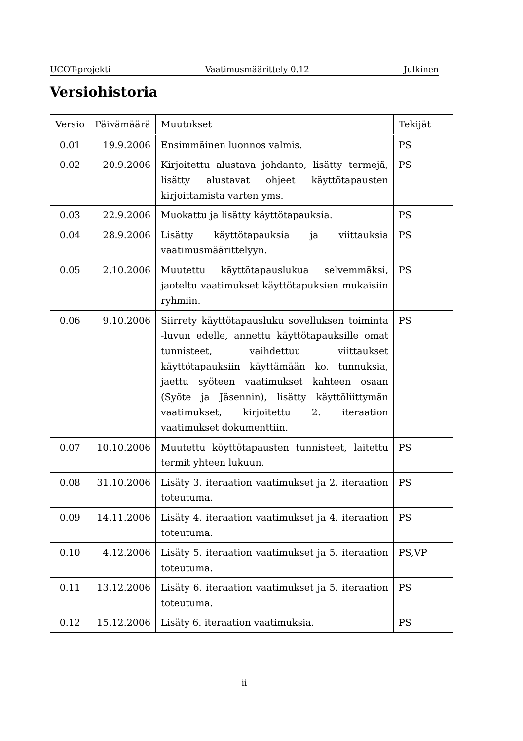UCOT-projekti Vaatimusmäärittely 0.12 Julkinen
Versiohistoria
| Versio | Päivämäärä | Muutokset | Tekijät |
| --- | --- | --- | --- |
| 0.01 | 19.9.2006 | Ensimmäinen luonnos valmis. | PS |
| 0.02 | 20.9.2006 | Kirjoitettu alustava johdanto, lisätty termejä, lisätty alustavat ohjeet käyttötapausten kirjoittamista varten yms. | PS |
| 0.03 | 22.9.2006 | Muokattu ja lisätty käyttötapauksia. | PS |
| 0.04 | 28.9.2006 | Lisätty käyttötapauksia ja viittauksia vaatimusmäärittelyyn. | PS |
| 0.05 | 2.10.2006 | Muutettu käyttötapauslukua selvemmäksi, jaoteltu vaatimukset käyttötapuksien mukaisiin ryhmiin. | PS |
| 0.06 | 9.10.2006 | Siirrety käyttötapausluku sovelluksen toiminta -luvun edelle, annettu käyttötapauksille omat tunnisteet, vaihdettuu viittaukset käyttötapauksiin käyttämään ko. tunnuksia, jaettu syöteen vaatimukset kahteen osaan (Syöte ja Jäsennin), lisätty käyttöliittymän vaatimukset, kirjoitettu 2. iteraation vaatimukset dokumenttiin. | PS |
| 0.07 | 10.10.2006 | Muutettu köyttötapausten tunnisteet, laitettu termit yhteen lukuun. | PS |
| 0.08 | 31.10.2006 | Lisäty 3. iteraation vaatimukset ja 2. iteraation toteutuma. | PS |
| 0.09 | 14.11.2006 | Lisäty 4. iteraation vaatimukset ja 4. iteraation toteutuma. | PS |
| 0.10 | 4.12.2006 | Lisäty 5. iteraation vaatimukset ja 5. iteraation toteutuma. | PS,VP |
| 0.11 | 13.12.2006 | Lisäty 6. iteraation vaatimukset ja 5. iteraation toteutuma. | PS |
| 0.12 | 15.12.2006 | Lisäty 6. iteraation vaatimuksia. | PS |
ii